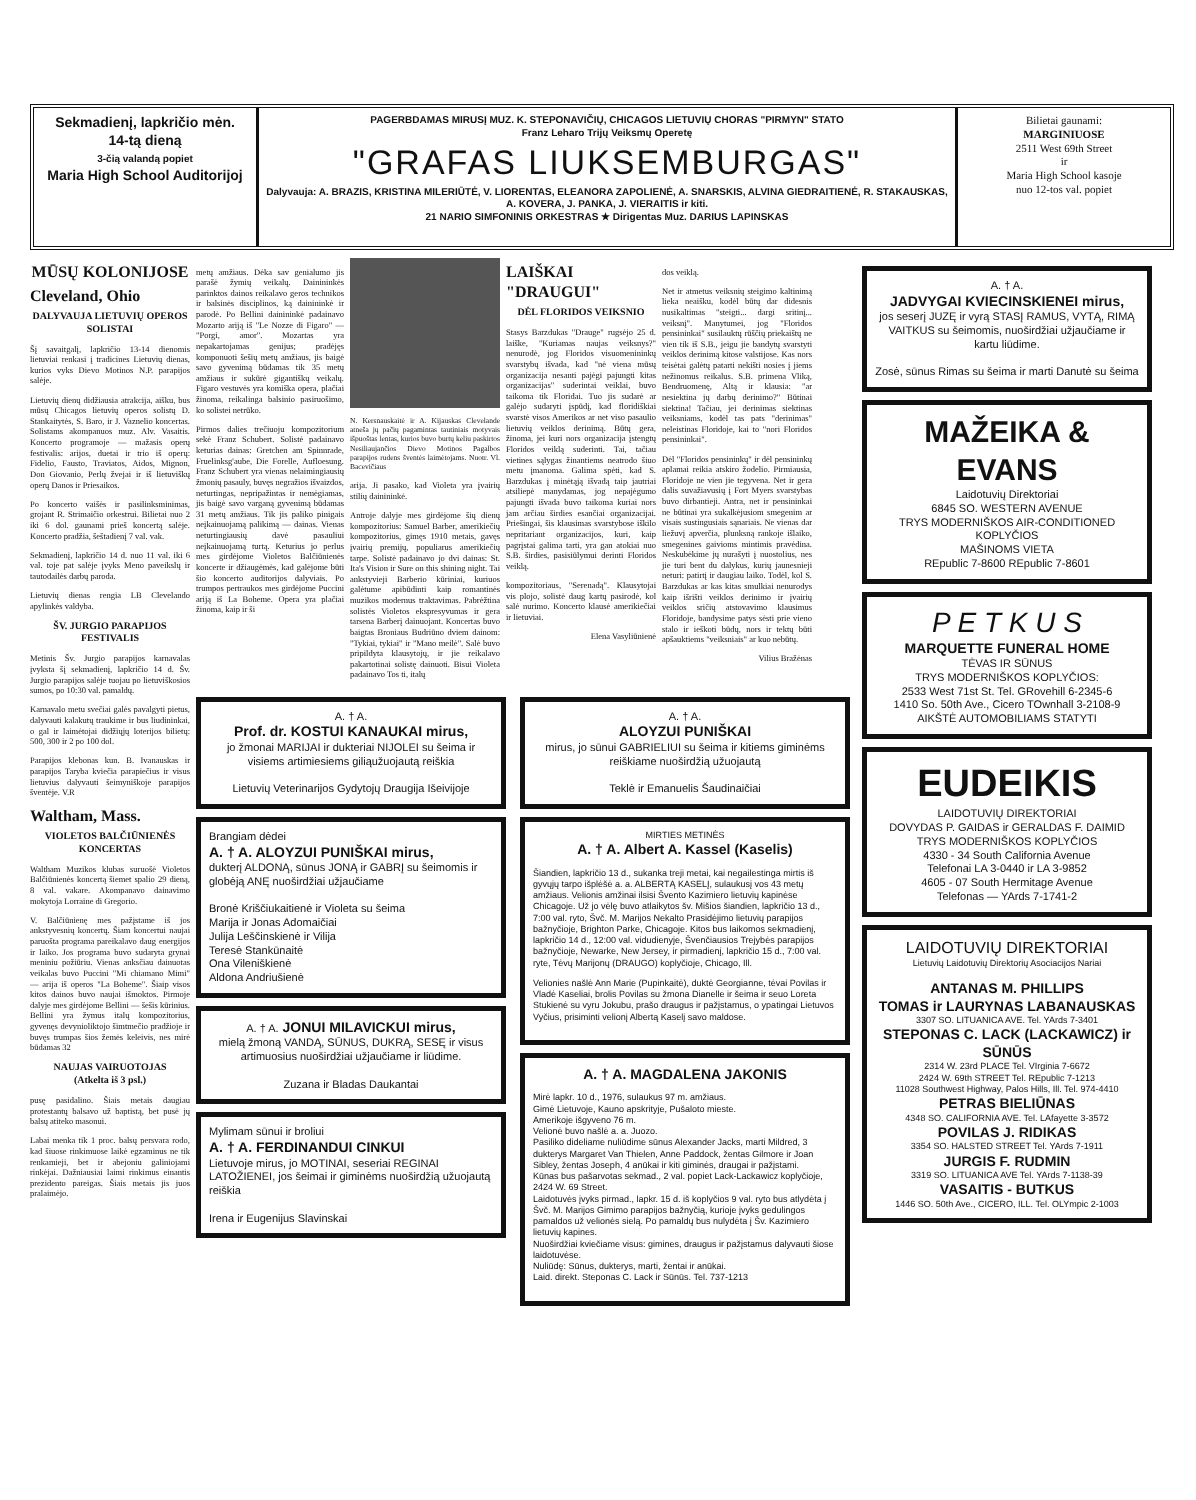Sekmadienį, lapkričio mėn.
14-tą dieną
3-čią valandą popiet
Maria High School Auditorijoj
PAGERBDAMAS MIRUSĮ MUZ. K. STEPONAVIČIŲ, CHICAGOS LIETUVIŲ CHORAS "PIRMYN" STATO
Franz Leharo Trijų Veiksmų Operetę
"GRAFAS LIUKSEMBURGAS"
Dalyvauja: A. BRAZIS, KRISTINA MILERIŪTĖ, V. LIORENTAS, ELEANORA ZAPOLIENĖ, A. SNARSKIS, ALVINA GIEDRAITIENĖ, R. STAKAUSKAS, A. KOVERA, J. PANKA, J. VIERAITIS ir kiti.
21 NARIO SIMFONINIS ORKESTRAS ★ Dirigentas Muz. DARIUS LAPINSKAS
Bilietai gaunami:
MARGINIUOSE
2511 West 69th Street
ir
Maria High School kasoje
nuo 12-tos val. popiet
MŪSŲ KOLONIJOSE
Cleveland, Ohio
DALYVAUJA LIETUVIŲ OPEROS SOLISTAI
Šį savaitgalį, lapkričio 13-14 dienomis lietuviai renkasi į tradicines Lietuvių dienas, kurios vyks Dievo Motinos N.P. parapijos salėje.
Lietuvių dienų didžiausia atrakcija, aišku, bus mūsų Chicagos lietuvių operos solistų D. Stankaitytės, S. Baro, ir J. Vaznelio koncertas. Solistams akompanuos muz. Alv. Vasaitis. Koncerto programoje — mažasis operų festivalis: arijos, duetai ir trio iš operų: Fidelio, Fausto, Traviatos, Aidos, Mignon, Don Giovanio, Perlų žvejai ir iš lietuviškų operų Danos ir Priesaikos.
Po koncerto vaišės ir pasilinksminimas, grojant R. Strimaičio orkestrui. Bilietai nuo 2 iki 6 dol. gaunami prieš koncertą salėje. Koncerto pradžia, šeštadienį 7 val. vak.
Sekmadienį, lapkričio 14 d. nuo 11 val. iki 6 val. toje pat salėje įvyks Meno paveikslų ir tautodailės darbų paroda.
Lietuvių dienas rengia LB Clevelando apylinkės valdyba.
ŠV. JURGIO PARAPIJOS FESTIVALIS
Metinis Šv. Jurgio parapijos karnavalas įvyksta šį sekmadienį, lapkričio 14 d. Šv. Jurgio parapijos salėje tuojau po lietuviškosios sumos, po 10:30 val. pamaldų.
Karnavalo metu svečiai galės pavalgyti pietus, dalyvauti kalakutų traukime ir bus liudininkai, o gal ir laimėtojai didžiųjų loterijos bilietų: 500, 300 ir 2 po 100 dol.
Parapijos klebonas kun. B. Ivanauskas ir parapijos Taryba kviečia parapiečius ir visus lietuvius dalyvauti šeimyniškoje parapijos šventėje. V.R
Waltham, Mass.
VIOLETOS BALČIŪNIENĖS KONCERTAS
Waltham Muzikos klubas suruošė Violetos Balčiūnienės koncertą šiemet spalio 29 dieną, 8 val. vakare. Akompanavo dainavimo mokytoja Lorraine di Gregorio.
V. Balčiūnienę mes pažįstame iš jos ankstyvesnių koncertų. Šiam koncertui naujai paruošta programa pareikalavo daug energijos ir laiko. Jos programa buvo sudaryta grynai meniniu požiūriu. Vienas anksčiau dainuotas veikalas buvo Puccini "Mi chiamano Mimi" — arija iš operos "La Boheme". Šiaip visos kitos dainos buvo naujai išmoktos. Pirmoje dalyje mes girdėjome Bellini — šešis kūrinius. Bellini yra žymus italų kompozitorius, gyvenęs devynioliktojo šimtmečio pradžioje ir buvęs trumpas šios žemės keleivis, nes mirė būdamas 32
NAUJAS VAIRUOTOJAS
(Atkelta iš 3 psl.)
pusę pasidalino. Šiais metais daugiau protestantų balsavo už baptistą, bet pusė jų balsų atiteko masonui.
Labai menka tik 1 proc. balsų persvara rodo, kad šiuose rinkimuose laikė egzaminus ne tik renkamieji, bet ir abejoniu galiniojami rinkėjai. Dažniausiai laimi rinkimus einantis prezidento pareigas. Šiais metais jis juos pralaimėjo.
metų amžiaus. Dėka sav genialumo jis parašė žymių veikalų. Daininin­kės parinktos dainos reikalavo geros technikos ir balsinės disciplinos, ką dainininkė ir parodė. Po Bellini dainininkė padainavo Mozarto ariją iš "Le Nozze di Figaro" — "Porgi, amor". Mozartas yra nepakartojamas genijus; pradėjęs komponuoti šešių metų amžiaus, jis baigė savo gyvenimą būdamas tik 35 metų amžiaus ir sukūrė gigantiškų veikalų. Figaro vestuvės yra komiška opera, plačiai žinoma, reikalinga balsinio pasiruošimo, ko solistei netrūko.
Pirmos dalies trečiuoju kompozitorium sekė Franz Schubert. Solistė padainavo keturias dainas: Gretchen am Spinnrade, Fruelinksg'aube, Die Forelle, Aufloesung. Franz Schubert yra vienas nelaimingiausių žmonių pasauly, buvęs negražios išvaizdos, neturtingas, nepripažintas ir nemėgiamas, jis baigė savo varganą gyvenimą būdamas 31 metų amžiaus. Tik jis paliko pinigais neįkainuojamą palikimą — dainas. Vienas neturtingiausių davė pasauliui neįkainuojamą turtą. Keturius jo perlus mes girdėjome Violetos Balčiūnienės koncerte ir džiaugėmės, kad galėjome būti šio koncerto auditorijos dalyviais. Po trumpos pertraukos mes girdėjome Puccini ariją iš La Boheme. Opera yra plačiai žinoma, kaip ir ši
N. Kersnauskaitė ir A. Kijauskas Clevelande atneša jų pačių pagamintas tautiniais motyvais išpuoštas lentas, kurios buvo burtų keliu paskirtos Nesiliaujančios Dievo Motinos Pagalbos parapijos rudens šventės laimėtojams. Nuotr. Vl. Bacevičiaus
arija. Ji pasako, kad Violeta yra įvairių stilių dainininkė.
Antroje dalyje mes girdėjome šių dienų kompozitorius: Samuel Barber, amerikiečių kompozitorius, gimęs 1910 metais, gavęs įvairių premijų, populiarus amerikiečių tarpe. Solistė padainavo jo dvi dainas: St. Ita's Vision ir Sure on this shining night. Tai ankstyvieji Barberio kūriniai, kuriuos galėtume apibūdinti kaip romantinės muzikos modernus traktavimas. Pabrėžtina solistės Violetos ekspresyvumas ir gera tarsena Barberį dainuojant. Koncertas buvo baigtas Broniaus Budriūno dviem dainom: "Tykiai, tykiai" ir "Mano meilė". Salė buvo pripildyta klausytojų, ir jie reikalavo pakartotinai solistę dainuoti. Bisui Violeta padainavo Tos ti, italų
LAIŠKAI "DRAUGUI"
DĖL FLORIDOS VEIKSNIO
Stasys Barzdukas "Drauge" rugsėjo 25 d. laiške, "Kuriamas naujas veiksnys?" nenurodė, jog Floridos visuomenininkų svarstybų išvada, kad "nė viena mūsų organizacija nesanti pajėgi pajungti kitas organizacijas" suderintai veiklai, buvo taikoma tik Floridai. Tuo jis sudarė ar galėjo sudaryti įspūdį, kad floridiškiai svarstė visos Amerikos ar net viso pasaulio lietuvių veiklos derinimą. Būtų gera, žinoma, jei kuri nors organizacija įstengtų Floridos veiklą suderinti. Tai, tačiau vietines sąlygas žinantiems neatrodo šiuo metu įmanoma. Galima spėti, kad S. Barzdukas į minėtąją išvadą taip jautriai atsiliepė manydamas, jog nepajėgumo pajungti išvada buvo taikoma kuriai nors jam arčiau širdies esančiai organizacijai. Priešingai, šis klausimas svarstybose iškilo nepritariant organizacijos, kuri, kaip pagrįstai galima tarti, yra gan atokiai nuo S.B. širdies, pasisiūlymui derinti Floridos veiklą.
kompozitoriaus, "Serenadą". Klausytojai vis plojo, solistė daug kartų pasirodė, kol salė nurimo. Koncerto klausė amerikiečiai ir lietuviai.
Elena Vasyliūnienė
dos veiklą.
Net ir atmetus veiksnių steigimo kaltinimą lieka neaišku, kodėl būtų dar didesnis nusikaltimas "steigti... dargi sritinį... veiksnį". Manytumei, jog "Floridos pensininkai" susilauktų rūščių priekaištų ne vien tik iš S.B., jeigu jie bandytų svarstyti veiklos derinimą kitose valstijose. Kas nors teisėtai galėtų patarti nekišti nosies į jiems nežinomus reikalus. S.B. primena Vliką, Bendruomenę, Altą ir klausia: "ar nesiektina jų darbų derinimo?" Būtinai siektina! Tačiau, jei derinimas siektinas veiksniams, kodėl tas pats "derinimas" neleistinas Floridoje, kai to "nori Floridos pensininkai".
Dėl "Floridos pensininkų" ir dėl pensininkų aplamai reikia atskiro žodelio. Pirmiausia, Floridoje ne vien jie tegyvena. Net ir gera dalis suvažiavusių į Fort Myers svarstybas buvo dirbantieji. Antra, net ir pensininkai ne būtinai yra sukalkėjusiom smegenim ar visais sustingusiais sąnariais. Ne vienas dar liežuvį apverčia, plunksną rankoje išlaiko, smegenines gaivioms mintimis pravėdina. Neskubėkime jų nurašyti į nuostolius, nes jie turi bent du dalykus, kurių jaunesnieji neturi: patirtį ir daugiau laiko. Todėl, kol S. Barzdukas ar kas kitas smulkiai nenurodys kaip išrišti veiklos derinimo ir įvairių veiklos sričių atstovavimo klausimus Floridoje, bandysime patys sėsti prie vieno stalo ir ieškoti būdų, nors ir tektų būti apšauktiems "veiksniais" ar kuo nebūtų.
Vilius Bražėnas
A. † A.
Prof. dr. KOSTUI KANAUKAI mirus,
jo žmonai MARIJAI ir dukteriai NIJOLEI su šeima ir visiems artimiesiems giliąužuojautą reiškia
Lietuvių Veterinarijos Gydytojų Draugija Išeivijoje
Brangiam dėdei
A. † A. ALOYZUI PUNIŠKAI mirus,
dukterį ALDONĄ, sūnus JONĄ ir GABRĮ su šeimomis ir globėją ANĘ nuoširdžiai užjaučiame
Bronė Kriščiukaitienė ir Violeta su šeima
Marija ir Jonas Adomaičiai
Julija Leščinskienė ir Vilija
Teresė Stankūnaitė
Ona Vileniškienė
Aldona Andriušienė
A. † A. JONUI MILAVICKUI mirus,
mielą žmoną VANDĄ, SŪNUS, DUKRĄ, SESĘ ir visus artimuosius nuoširdžiai užjaučiame ir liūdime.
Zuzana ir Bladas Daukantai
Mylimam sūnui ir broliui
A. † A. FERDINANDUI CINKUI
Lietuvoje mirus, jo MOTINAI, seseriai REGINAI LATOŽIENEI, jos šeimai ir giminėms nuoširdžią užuojautą reiškia
Irena ir Eugenijus Slavinskai
A. † A.
ALOYZUI PUNIŠKAI
mirus, jo sūnui GABRIELIUI su šeima ir kitiems giminėms reiškiame nuoširdžią užuojautą
Teklė ir Emanuelis Šaudinaičiai
MIRTIES METINĖS
A. † A. Albert A. Kassel (Kaselis)
Šiandien, lapkričio 13 d., sukanka treji metai, kai negailestinga mirtis iš gyvųjų tarpo išplėšė a. a. ALBERTĄ KASELĮ, sulaukusį vos 43 metų amžiaus. Velionis amžinai ilsisi Švento Kazimiero lietuvių kapinėse Chicagoje. Už jo vėlę buvo atlaikytos šv. Mišios šiandien, lapkričio 13 d., 7:00 val. ryto, Švč. M. Marijos Nekalto Prasidėjimo lietuvių parapijos bažnyčioje, Brighton Parke, Chicagoje. Kitos bus laikomos sekmadienį, lapkričio 14 d., 12:00 val. vidudienyje, Švenčiausios Trejybės parapijos bažnyčioje, Newarke, New Jersey, ir pirmadienį, lapkričio 15 d., 7:00 val. ryte, Tėvų Marijonų (DRAUGO) koplyčioje, Chicago, Ill.
Velionies našlė Ann Marie (Pupinkaitė), duktė Georgianne, tėvai Povilas ir Vladė Kaseliai, brolis Povilas su žmona Dianelle ir šeima ir seuo Loreta Stukienė su vyru Jokubu, prašo draugus ir pažįstamus, o ypatingai Lietuvos Vyčius, prisiminti velionį Albertą Kaselį savo maldose.
A. † A. MAGDALENA JAKONIS
Mirė lapkr. 10 d., 1976, sulaukus 97 m. amžiaus.
Gimė Lietuvoje, Kauno apskrityje, Pušaloto mieste.
Amerikoje išgyveno 76 m.
Velionė buvo našlė a. a. Juozo.
Pasiliko dideliame nuliūdime sūnus Alexander Jacks, marti Mildred, 3 dukterys Margaret Van Thielen, Anne Paddock, žentas Gilmore ir Joan Sibley, žentas Joseph, 4 anūkai ir kiti giminės, draugai ir pažįstami.
Kūnas bus pašarvotas sekmad., 2 val. popiet Lack-Lackawicz koplyčioje, 2424 W. 69 Street.
Laidotuvės įvyks pirmad., lapkr. 15 d. iš koplyčios 9 val. ryto bus atlydėta į Švč. M. Marijos Gimimo parapijos bažnyčią, kurioje įvyks gedulingos pamaldos už velionės sielą. Po pamaldų bus nulydėta į Šv. Kazimiero lietuvių kapines.
Nuoširdžiai kviečiame visus: gimines, draugus ir pažįstamus dalyvauti šiose laidotuvėse.
Nuliūdę: Sūnus, dukterys, marti, žentai ir anūkai.
Laid. direkt. Steponas C. Lack ir Sūnūs. Tel. 737-1213
A. † A.
JADVYGAI KVIECINSKIENEI mirus,
jos seserį JUZĘ ir vyrą STASĮ RAMUS, VYTĄ, RIMĄ VAITKUS su šeimomis, nuoširdžiai užjaučiame ir kartu liūdime.
Zosė, sūnus Rimas su šeima ir marti Danutė su šeima
MAŽEIKA & EVANS
Laidotuvių Direktoriai
6845 SO. WESTERN AVENUE
TRYS MODERNIŠKOS AIR-CONDITIONED KOPLYČIOS
MAŠINOMS VIETA
REpublic 7-8600 REpublic 7-8601
P E T K U S
MARQUETTE FUNERAL HOME
TĖVAS IR SŪNUS
TRYS MODERNIŠKOS KOPLYČIOS:
2533 West 71st St. Tel. GRovehill 6-2345-6
1410 So. 50th Ave., Cicero TOwnhall 3-2108-9
AIKŠTĖ AUTOMOBILIAMS STATYTI
EUDEIKIS
LAIDOTUVIŲ DIREKTORIAI
DOVYDAS P. GAIDAS ir GERALDAS F. DAIMID
TRYS MODERNIŠKOS KOPLYČIOS
4330 - 34 South California Avenue
Telefonai LA 3-0440 ir LA 3-9852
4605 - 07 South Hermitage Avenue
Telefonas — YArds 7-1741-2
LAIDOTUVIŲ DIREKTORIAI
Lietuvių Laidotuvių Direktorių Asociacijos Nariai
ANTANAS M. PHILLIPS
TOMAS ir LAURYNAS LABANAUSKAS
3307 SO. LITUANICA AVE. Tel. YArds 7-3401
STEPONAS C. LACK (LACKAWICZ) ir SŪNŪS
2314 W. 23rd PLACE Tel. VIrginia 7-6672
2424 W. 69th STREET Tel. REpublic 7-1213
11028 Southwest Highway, Palos Hills, Ill. Tel. 974-4410
PETRAS BIELIŪNAS
4348 SO. CALIFORNIA AVE. Tel. LAfayette 3-3572
POVILAS J. RIDIKAS
3354 SO. HALSTED STREET Tel. YArds 7-1911
JURGIS F. RUDMIN
3319 SO. LITUANICA AVE Tel. YArds 7-1138-39
VASAITIS - BUTKUS
1446 SO. 50th Ave., CICERO, ILL. Tel. OLYmpic 2-1003